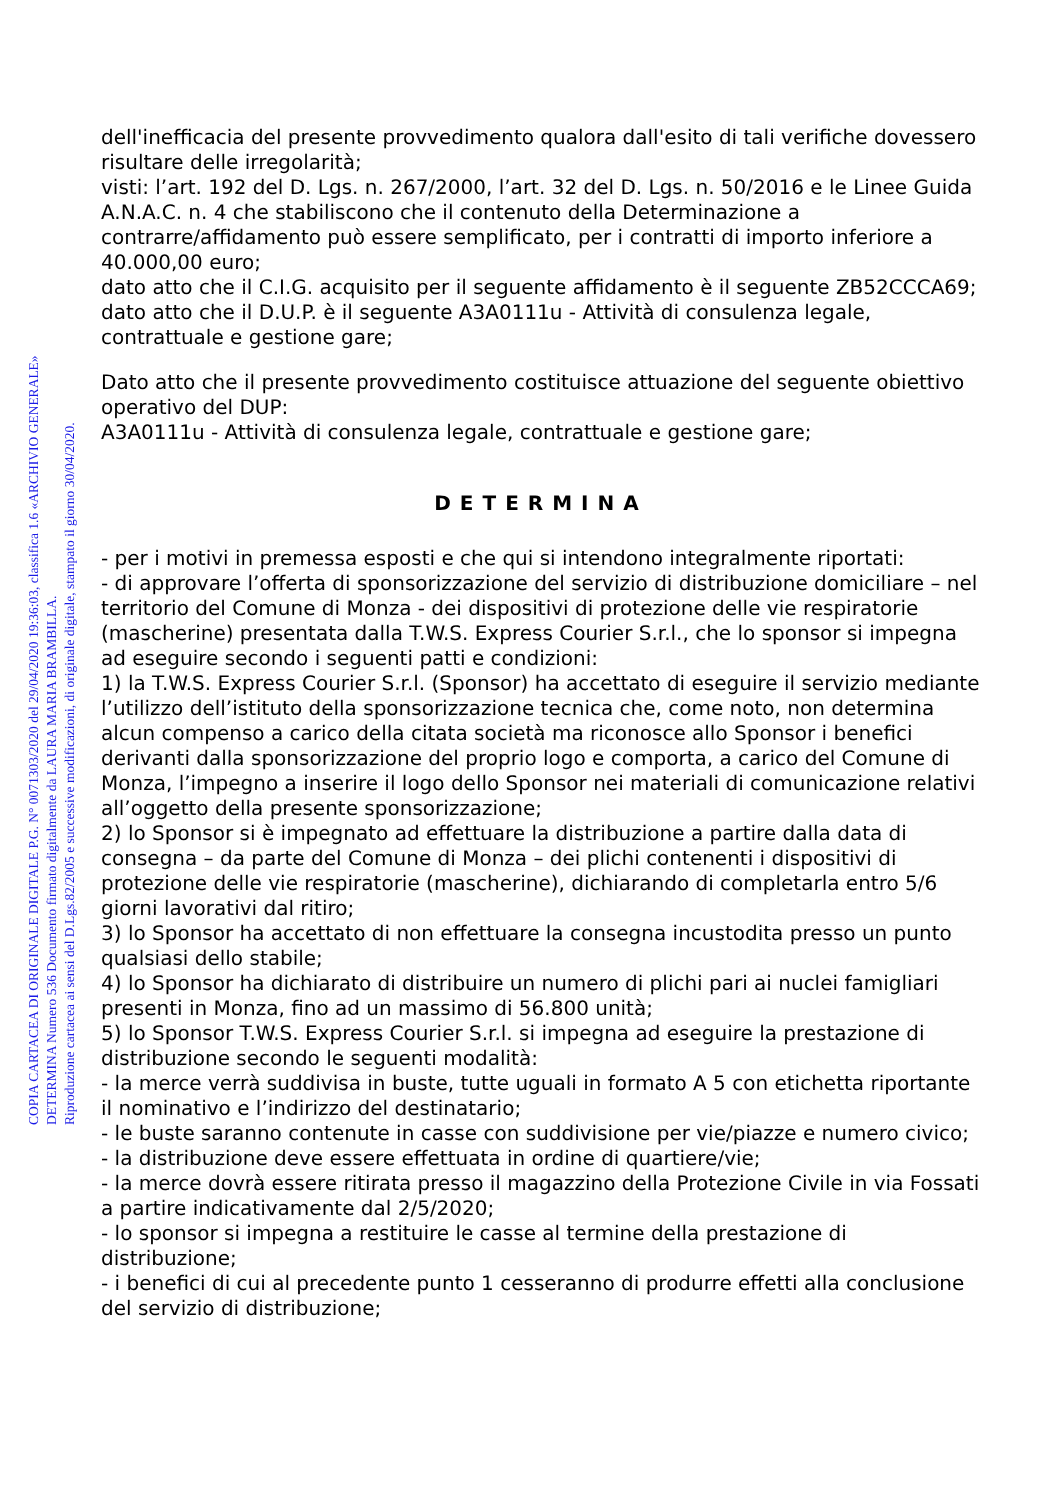COPIA CARTACEA DI ORIGINALE DIGITALE P.G. N° 0071303/2020 del 29/04/2020 19:36:03, classifica 1.6 «ARCHIVIO GENERALE»
DETERMINA Numero 536 Documento firmato digitalmente da LAURA MARIA BRAMBILLA.
Riproduzione cartacea ai sensi del D.Lgs.82/2005 e successive modificazioni, di originale digitale, stampato il giorno 30/04/2020.
dell'inefficacia del presente provvedimento qualora dall'esito di tali verifiche dovessero risultare delle irregolarità;
visti: l’art. 192 del D. Lgs. n. 267/2000, l’art. 32 del D. Lgs. n. 50/2016 e le Linee Guida A.N.A.C. n. 4 che stabiliscono che il contenuto della Determinazione a contrarre/affidamento può essere semplificato, per i contratti di importo inferiore a 40.000,00 euro;
dato atto che il C.I.G. acquisito per il seguente affidamento è il seguente ZB52CCCA69;
dato atto che il D.U.P. è il seguente A3A0111u - Attività di consulenza legale, contrattuale e gestione gare;
Dato atto che il presente provvedimento costituisce attuazione del seguente obiettivo operativo del DUP:
A3A0111u - Attività di consulenza legale, contrattuale e gestione gare;
DETERMINA
- per i motivi in premessa esposti e che qui si intendono integralmente riportati:
- di approvare l’offerta di sponsorizzazione del servizio di distribuzione domiciliare – nel territorio del Comune di Monza - dei dispositivi di protezione delle vie respiratorie (mascherine) presentata dalla T.W.S. Express Courier S.r.l., che lo sponsor si impegna ad eseguire secondo i seguenti patti e condizioni:
1) la T.W.S. Express Courier S.r.l. (Sponsor) ha accettato di eseguire il servizio mediante l’utilizzo dell’istituto della sponsorizzazione tecnica che, come noto, non determina alcun compenso a carico della citata società ma riconosce allo Sponsor i benefici derivanti dalla sponsorizzazione del proprio logo e comporta, a carico del Comune di Monza, l’impegno a inserire il logo dello Sponsor nei materiali di comunicazione relativi all’oggetto della presente sponsorizzazione;
2) lo Sponsor si è impegnato ad effettuare la distribuzione a partire dalla data di consegna – da parte del Comune di Monza – dei plichi contenenti i dispositivi di protezione delle vie respiratorie (mascherine), dichiarando di completarla entro 5/6 giorni lavorativi dal ritiro;
3) lo Sponsor ha accettato di non effettuare la consegna incustodita presso un punto qualsiasi dello stabile;
4) lo Sponsor ha dichiarato di distribuire un numero di plichi pari ai nuclei famigliari presenti in Monza, fino ad un massimo di 56.800 unità;
5) lo Sponsor T.W.S. Express Courier S.r.l. si impegna ad eseguire la prestazione di distribuzione secondo le seguenti modalità:
- la merce verrà suddivisa in buste, tutte uguali in formato A 5 con etichetta riportante il nominativo e l’indirizzo del destinatario;
- le buste saranno contenute in casse con suddivisione per vie/piazze e numero civico;
- la distribuzione deve essere effettuata in ordine di quartiere/vie;
- la merce dovrà essere ritirata presso il magazzino della Protezione Civile in via Fossati a partire indicativamente dal 2/5/2020;
- lo sponsor si impegna a restituire le casse al termine della prestazione di distribuzione;
- i benefici di cui al precedente punto 1 cesseranno di produrre effetti alla conclusione del servizio di distribuzione;